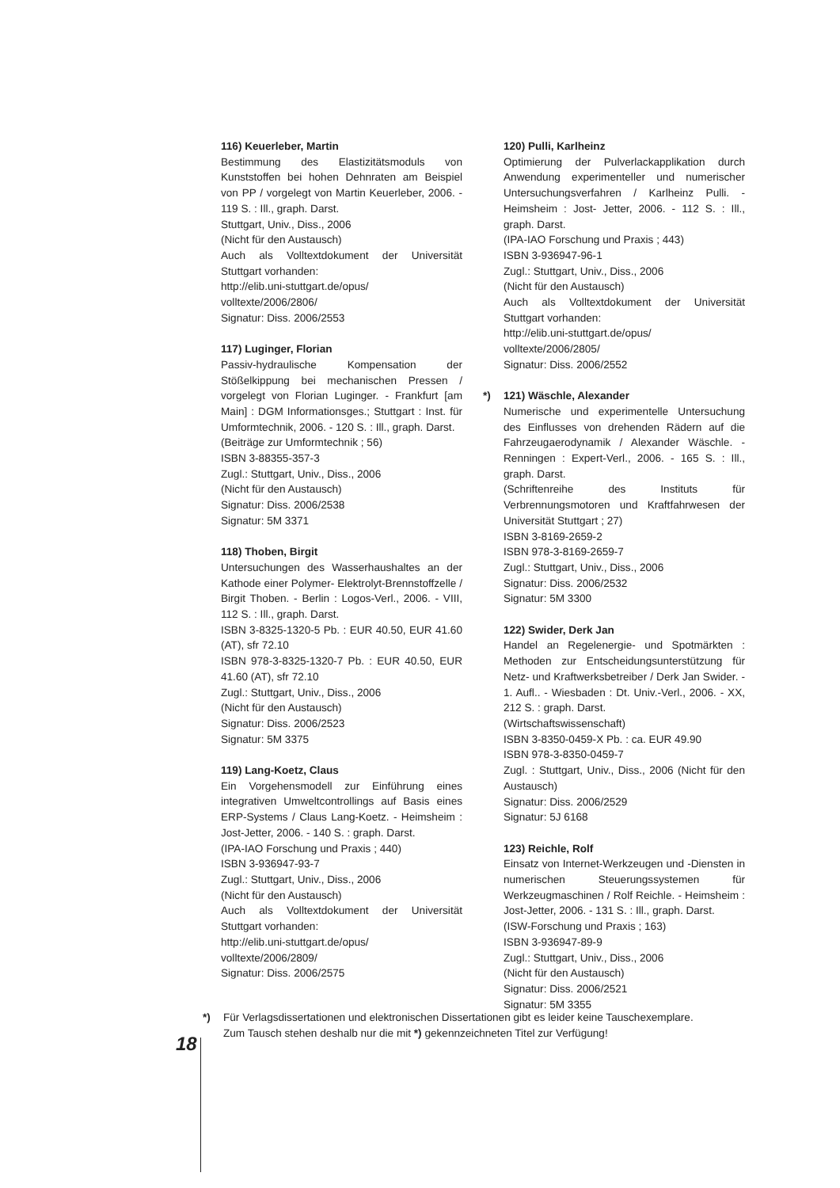116) Keuerleber, Martin
Bestimmung des Elastizitätsmoduls von Kunststoffen bei hohen Dehnraten am Beispiel von PP / vorgelegt von Martin Keuerleber, 2006. - 119 S. : Ill., graph. Darst.
Stuttgart, Univ., Diss., 2006
(Nicht für den Austausch)
Auch als Volltextdokument der Universität Stuttgart vorhanden:
http://elib.uni-stuttgart.de/opus/
volltexte/2006/2806/
Signatur: Diss. 2006/2553
117) Luginger, Florian
Passiv-hydraulische Kompensation der Stößelkippung bei mechanischen Pressen / vorgelegt von Florian Luginger. - Frankfurt [am Main] : DGM Informationsges.; Stuttgart : Inst. für Umformtechnik, 2006. - 120 S. : Ill., graph. Darst.
(Beiträge zur Umformtechnik ; 56)
ISBN 3-88355-357-3
Zugl.: Stuttgart, Univ., Diss., 2006
(Nicht für den Austausch)
Signatur: Diss. 2006/2538
Signatur: 5M 3371
118) Thoben, Birgit
Untersuchungen des Wasserhaushaltes an der Kathode einer Polymer- Elektrolyt-Brennstoffzelle / Birgit Thoben. - Berlin : Logos-Verl., 2006. - VIII, 112 S. : Ill., graph. Darst.
ISBN 3-8325-1320-5 Pb. : EUR 40.50, EUR 41.60 (AT), sfr 72.10
ISBN 978-3-8325-1320-7 Pb. : EUR 40.50, EUR 41.60 (AT), sfr 72.10
Zugl.: Stuttgart, Univ., Diss., 2006
(Nicht für den Austausch)
Signatur: Diss. 2006/2523
Signatur: 5M 3375
119) Lang-Koetz, Claus
Ein Vorgehensmodell zur Einführung eines integrativen Umweltcontrollings auf Basis eines ERP-Systems / Claus Lang-Koetz. - Heimsheim : Jost-Jetter, 2006. - 140 S. : graph. Darst.
(IPA-IAO Forschung und Praxis ; 440)
ISBN 3-936947-93-7
Zugl.: Stuttgart, Univ., Diss., 2006
(Nicht für den Austausch)
Auch als Volltextdokument der Universität Stuttgart vorhanden:
http://elib.uni-stuttgart.de/opus/
volltexte/2006/2809/
Signatur: Diss. 2006/2575
120) Pulli, Karlheinz
Optimierung der Pulverlackapplikation durch Anwendung experimenteller und numerischer Untersuchungsverfahren / Karlheinz Pulli. - Heimsheim : Jost- Jetter, 2006. - 112 S. : Ill., graph. Darst.
(IPA-IAO Forschung und Praxis ; 443)
ISBN 3-936947-96-1
Zugl.: Stuttgart, Univ., Diss., 2006
(Nicht für den Austausch)
Auch als Volltextdokument der Universität Stuttgart vorhanden:
http://elib.uni-stuttgart.de/opus/
volltexte/2006/2805/
Signatur: Diss. 2006/2552
*) 121) Wäschle, Alexander
Numerische und experimentelle Untersuchung des Einflusses von drehenden Rädern auf die Fahrzeugaerodynamik / Alexander Wäschle. - Renningen : Expert-Verl., 2006. - 165 S. : Ill., graph. Darst.
(Schriftenreihe des Instituts für Verbrennungsmotoren und Kraftfahrwesen der Universität Stuttgart ; 27)
ISBN 3-8169-2659-2
ISBN 978-3-8169-2659-7
Zugl.: Stuttgart, Univ., Diss., 2006
Signatur: Diss. 2006/2532
Signatur: 5M 3300
122) Swider, Derk Jan
Handel an Regelenergie- und Spotmärkten : Methoden zur Entscheidungsunterstützung für Netz- und Kraftwerksbetreiber / Derk Jan Swider. - 1. Aufl.. - Wiesbaden : Dt. Univ.-Verl., 2006. - XX, 212 S. : graph. Darst.
(Wirtschaftswissenschaft)
ISBN 3-8350-0459-X Pb. : ca. EUR 49.90
ISBN 978-3-8350-0459-7
Zugl. : Stuttgart, Univ., Diss., 2006 (Nicht für den Austausch)
Signatur: Diss. 2006/2529
Signatur: 5J 6168
123) Reichle, Rolf
Einsatz von Internet-Werkzeugen und -Diensten in numerischen Steuerungssystemen für Werkzeugmaschinen / Rolf Reichle. - Heimsheim : Jost-Jetter, 2006. - 131 S. : Ill., graph. Darst.
(ISW-Forschung und Praxis ; 163)
ISBN 3-936947-89-9
Zugl.: Stuttgart, Univ., Diss., 2006
(Nicht für den Austausch)
Signatur: Diss. 2006/2521
Signatur: 5M 3355
*) Für Verlagsdissertationen und elektronischen Dissertationen gibt es leider keine Tauschexemplare.
Zum Tausch stehen deshalb nur die mit *) gekennzeichneten Titel zur Verfügung!
18